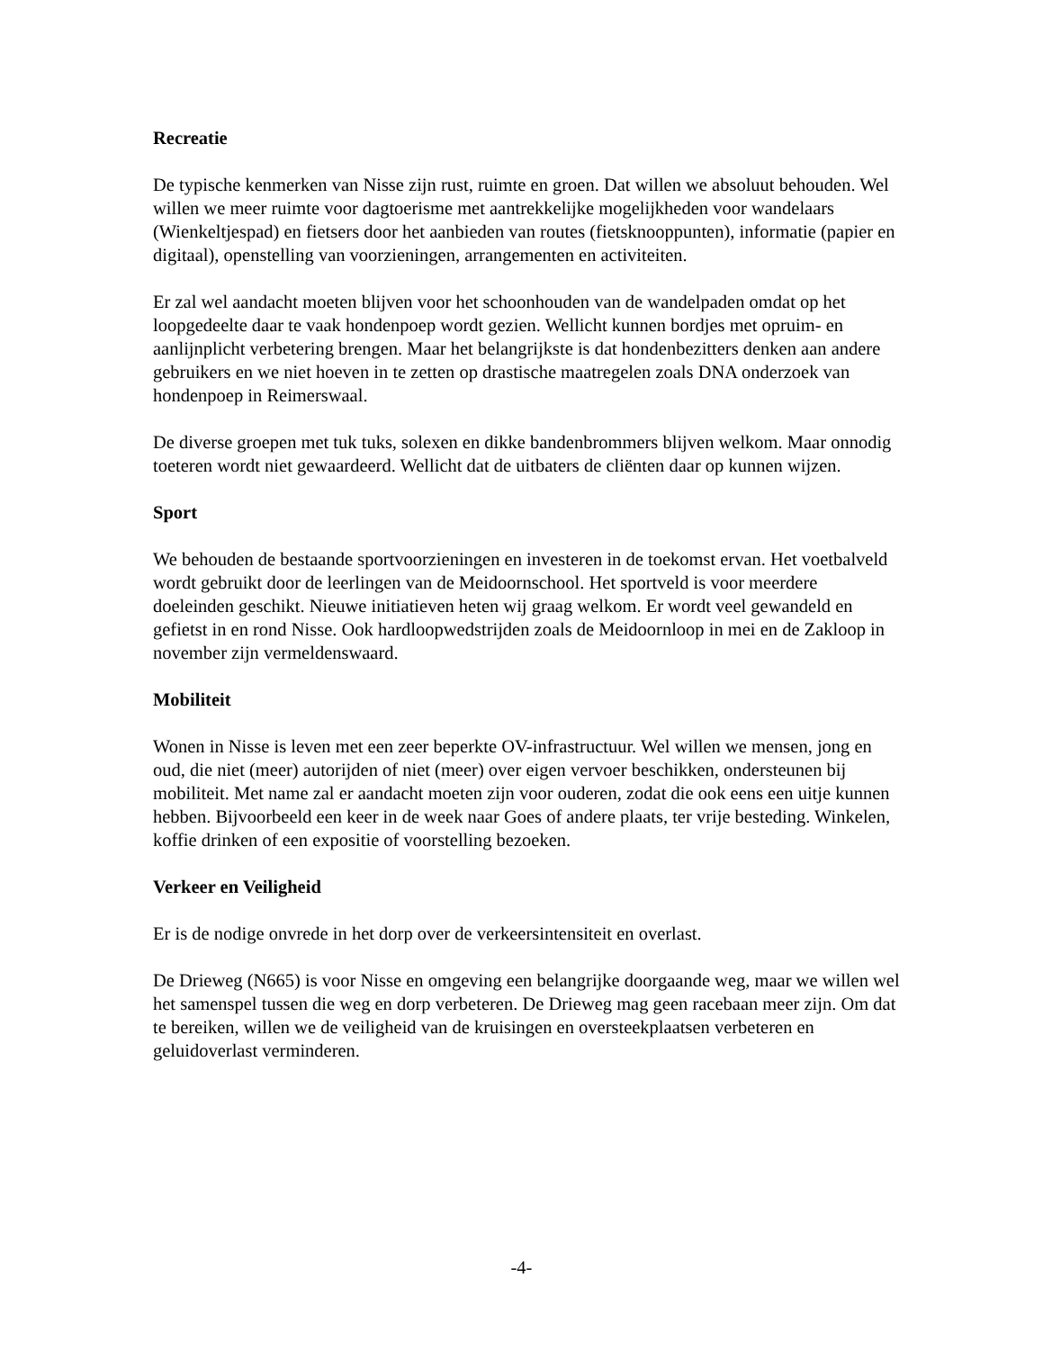Recreatie
De typische kenmerken van Nisse zijn rust, ruimte en groen. Dat willen we absoluut behouden. Wel willen we meer ruimte voor dagtoerisme met aantrekkelijke mogelijkheden voor wandelaars (Wienkeltjespad) en fietsers door het aanbieden van routes (fietsknooppunten), informatie (papier en digitaal), openstelling van voorzieningen, arrangementen en activiteiten.
Er zal wel aandacht moeten blijven voor het schoonhouden van de wandelpaden omdat op het loopgedeelte daar te vaak hondenpoep wordt gezien. Wellicht kunnen bordjes met opruim- en aanlijnplicht verbetering brengen. Maar het belangrijkste is dat hondenbezitters denken aan andere gebruikers en we niet hoeven in te zetten op drastische maatregelen zoals DNA onderzoek van hondenpoep in Reimerswaal.
De diverse groepen met tuk tuks, solexen en dikke bandenbrommers blijven welkom. Maar onnodig toeteren wordt niet gewaardeerd. Wellicht dat de uitbaters de cliënten daar op kunnen wijzen.
Sport
We behouden de bestaande sportvoorzieningen en investeren in de toekomst ervan. Het voetbalveld wordt gebruikt door de leerlingen van de Meidoornschool. Het sportveld is voor meerdere doeleinden geschikt. Nieuwe initiatieven heten wij graag welkom. Er wordt veel gewandeld en gefietst in en rond Nisse. Ook hardloopwedstrijden zoals de Meidoornloop in mei en de Zakloop in november zijn vermeldenswaard.
Mobiliteit
Wonen in Nisse is leven met een zeer beperkte OV-infrastructuur. Wel willen we mensen, jong en oud, die niet (meer) autorijden of niet (meer) over eigen vervoer beschikken, ondersteunen bij mobiliteit. Met name zal er aandacht moeten zijn voor ouderen, zodat die ook eens een uitje kunnen hebben. Bijvoorbeeld een keer in de week naar Goes of andere plaats, ter vrije besteding. Winkelen, koffie drinken of een expositie of voorstelling bezoeken.
Verkeer en Veiligheid
Er is de nodige onvrede in het dorp over de verkeersintensiteit en overlast.
De Drieweg (N665) is voor Nisse en omgeving een belangrijke doorgaande weg, maar we willen wel het samenspel tussen die weg en dorp verbeteren. De Drieweg mag geen racebaan meer zijn. Om dat te bereiken, willen we de veiligheid van de kruisingen en oversteekplaatsen verbeteren en geluidoverlast verminderen.
-4-